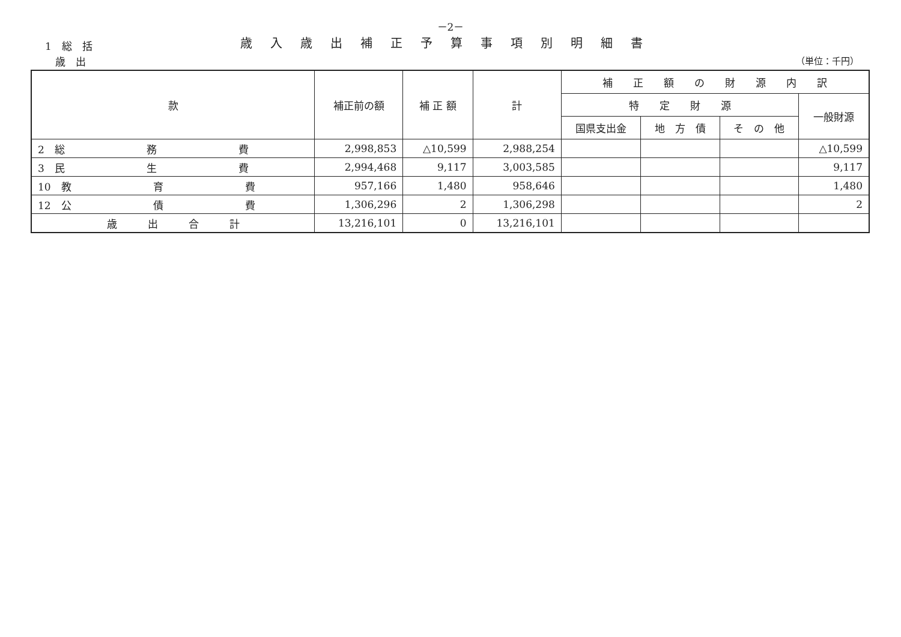－2－
1　総　括
　歳　出
歳入歳出補正予算事項別明細書
（単位：千円）
| 款 | 補正前の額 | 補 正 額 | 計 | 補 正 額 の 財 源 内 訳 | | | |
| --- | --- | --- | --- | --- | --- | --- | --- |
| | | | | 特 定 財 源 | | | 一般財源 |
| | | | | 国県支出金 | 地 方 債 | そ の 他 | |
| 2 総 務 費 | 2,998,853 | △10,599 | 2,988,254 | | | | △10,599 |
| 3 民 生 費 | 2,994,468 | 9,117 | 3,003,585 | | | | 9,117 |
| 10 教 育 費 | 957,166 | 1,480 | 958,646 | | | | 1,480 |
| 12 公 債 費 | 1,306,296 | 2 | 1,306,298 | | | | 2 |
| 歳 出 合 計 | 13,216,101 | 0 | 13,216,101 | | | | |